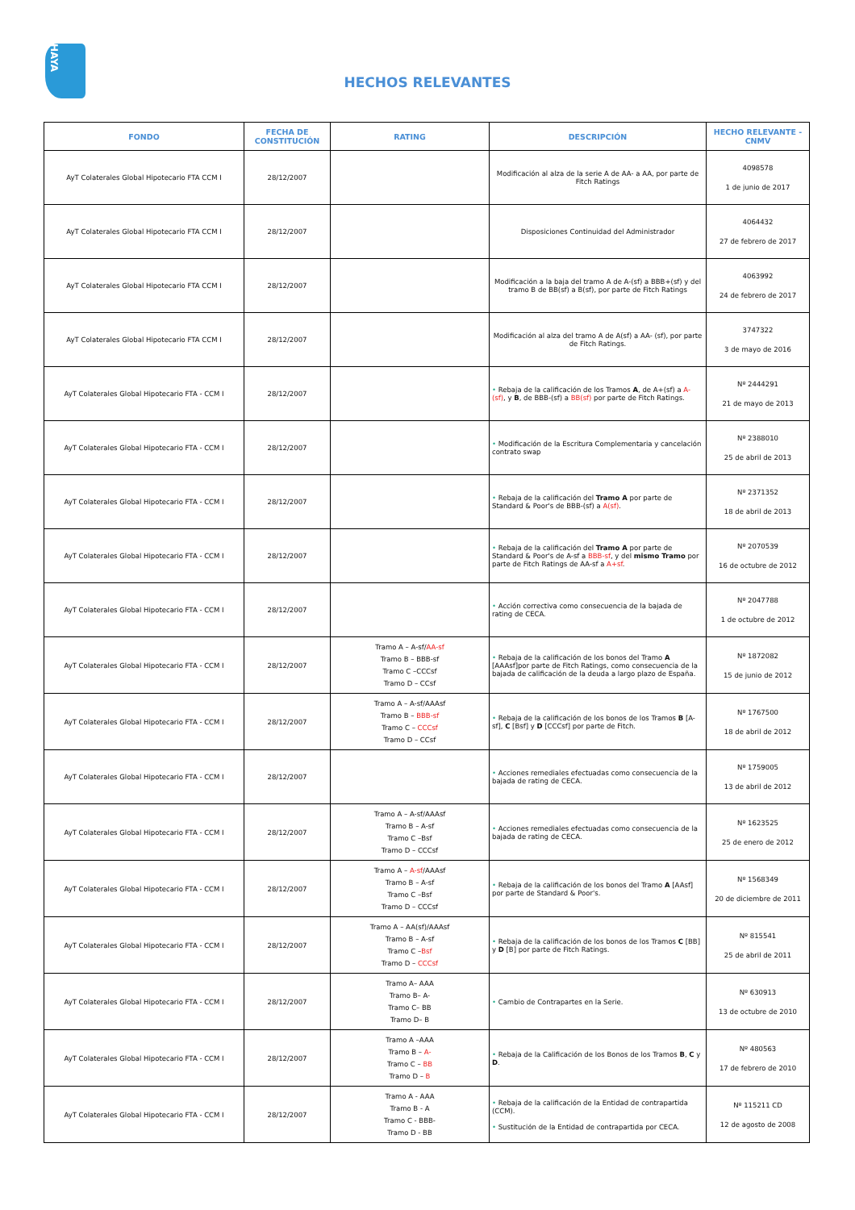HAYA
HECHOS RELEVANTES
| FONDO | FECHA DE CONSTITUCIÓN | RATING | DESCRIPCIÓN | HECHO RELEVANTE - CNMV |
| --- | --- | --- | --- | --- |
| AyT Colaterales Global Hipotecario FTA CCM I | 28/12/2007 | | Modificación al alza de la serie A de AA- a AA, por parte de Fitch Ratings | 4098578 1 de junio de 2017 |
| AyT Colaterales Global Hipotecario FTA CCM I | 28/12/2007 | | Disposiciones Continuidad del Administrador | 4064432 27 de febrero de 2017 |
| AyT Colaterales Global Hipotecario FTA CCM I | 28/12/2007 | | Modificación a la baja del tramo A de A-(sf) a BBB+(sf) y del tramo B de BB(sf) a B(sf), por parte de Fitch Ratings | 4063992 24 de febrero de 2017 |
| AyT Colaterales Global Hipotecario FTA CCM I | 28/12/2007 | | Modificación al alza del tramo A de A(sf) a AA- (sf), por parte de Fitch Ratings. | 3747322 3 de mayo de 2016 |
| AyT Colaterales Global Hipotecario FTA - CCM I | 28/12/2007 | | • Rebaja de la calificación de los Tramos A , de A+(sf) a A-(sf) , y B , de BBB-(sf) a BB(sf) por parte de Fitch Ratings. | Nº 2444291 21 de mayo de 2013 |
| AyT Colaterales Global Hipotecario FTA - CCM I | 28/12/2007 | | • Modificación de la Escritura Complementaria y cancelación contrato swap | Nº 2388010 25 de abril de 2013 |
| AyT Colaterales Global Hipotecario FTA - CCM I | 28/12/2007 | | • Rebaja de la calificación del Tramo A por parte de Standard & Poor's de BBB-(sf) a A(sf) . | Nº 2371352 18 de abril de 2013 |
| AyT Colaterales Global Hipotecario FTA - CCM I | 28/12/2007 | | • Rebaja de la calificación del Tramo A por parte de Standard & Poor's de A-sf a BBB-sf , y del mismo Tramo por parte de Fitch Ratings de AA-sf a A+sf . | Nº 2070539 16 de octubre de 2012 |
| AyT Colaterales Global Hipotecario FTA - CCM I | 28/12/2007 | | • Acción correctiva como consecuencia de la bajada de rating de CECA. | Nº 2047788 1 de octubre de 2012 |
| AyT Colaterales Global Hipotecario FTA - CCM I | 28/12/2007 | Tramo A – A-sf/ AA-sf Tramo B – BBB-sf Tramo C –CCCsf Tramo D – CCsf | • Rebaja de la calificación de los bonos del Tramo A [AAAsf]por parte de Fitch Ratings, como consecuencia de la bajada de calificación de la deuda a largo plazo de España. | Nº 1872082 15 de junio de 2012 |
| AyT Colaterales Global Hipotecario FTA - CCM I | 28/12/2007 | Tramo A – A-sf/AAAsf Tramo B – BBB-sf Tramo C – CCCsf Tramo D – CCsf | • Rebaja de la calificación de los bonos de los Tramos B [A-sf], C [Bsf] y D [CCCsf] por parte de Fitch. | Nº 1767500 18 de abril de 2012 |
| AyT Colaterales Global Hipotecario FTA - CCM I | 28/12/2007 | | • Acciones remediales efectuadas como consecuencia de la bajada de rating de CECA. | Nº 1759005 13 de abril de 2012 |
| AyT Colaterales Global Hipotecario FTA - CCM I | 28/12/2007 | Tramo A – A-sf/AAAsf Tramo B – A-sf Tramo C –Bsf Tramo D – CCCsf | • Acciones remediales efectuadas como consecuencia de la bajada de rating de CECA. | Nº 1623525 25 de enero de 2012 |
| AyT Colaterales Global Hipotecario FTA - CCM I | 28/12/2007 | Tramo A – A-sf /AAAsf Tramo B – A-sf Tramo C –Bsf Tramo D – CCCsf | • Rebaja de la calificación de los bonos del Tramo A [AAsf] por parte de Standard & Poor's. | Nº 1568349 20 de diciembre de 2011 |
| AyT Colaterales Global Hipotecario FTA - CCM I | 28/12/2007 | Tramo A – AA(sf)/AAAsf Tramo B – A-sf Tramo C – Bsf Tramo D – CCCsf | • Rebaja de la calificación de los bonos de los Tramos C [BB] y D [B] por parte de Fitch Ratings. | Nº 815541 25 de abril de 2011 |
| AyT Colaterales Global Hipotecario FTA - CCM I | 28/12/2007 | Tramo A– AAA Tramo B– A- Tramo C– BB Tramo D– B | • Cambio de Contrapartes en la Serie. | Nº 630913 13 de octubre de 2010 |
| AyT Colaterales Global Hipotecario FTA - CCM I | 28/12/2007 | Tramo A –AAA Tramo B – A- Tramo C – BB Tramo D – B | • Rebaja de la Calificación de los Bonos de los Tramos B , C y D . | Nº 480563 17 de febrero de 2010 |
| AyT Colaterales Global Hipotecario FTA - CCM I | 28/12/2007 | Tramo A - AAA Tramo B - A Tramo C - BBB- Tramo D - BB | • Rebaja de la calificación de la Entidad de contrapartida (CCM). • Sustitución de la Entidad de contrapartida por CECA. | Nº 115211 CD 12 de agosto de 2008 |